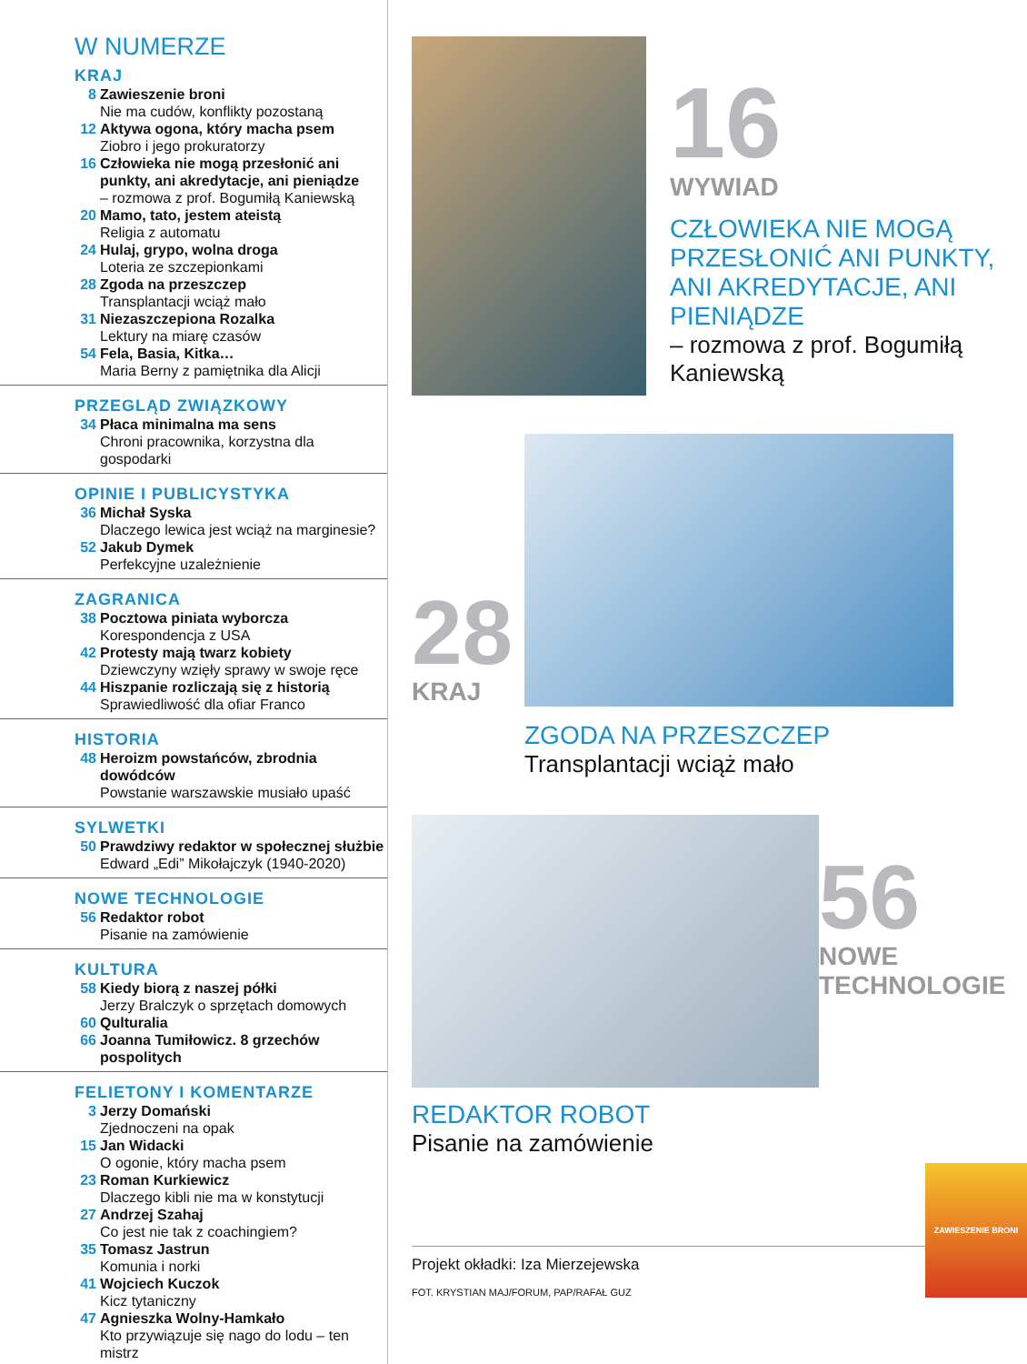W NUMERZE
KRAJ
8 Zawieszenie broni
Nie ma cudów, konflikty pozostaną
12 Aktywa ogona, który macha psem
Ziobro i jego prokuratorzy
16 Człowieka nie mogą przesłonić ani punkty, ani akredytacje, ani pieniądze
– rozmowa z prof. Bogumiłą Kaniewską
20 Mamo, tato, jestem ateistą
Religia z automatu
24 Hulaj, grypo, wolna droga
Loteria ze szczepionkami
28 Zgoda na przeszczep
Transplantacji wciąż mało
31 Niezaszczepiona Rozalka
Lektury na miarę czasów
54 Fela, Basia, Kitka…
Maria Berny z pamiętnika dla Alicji
PRZEGLĄD ZWIĄZKOWY
34 Płaca minimalna ma sens
Chroni pracownika, korzystna dla gospodarki
OPINIE I PUBLICYSTYKA
36 Michał Syska
Dlaczego lewica jest wciąż na marginesie?
52 Jakub Dymek
Perfekcyjne uzależnienie
ZAGRANICA
38 Pocztowa piniata wyborcza
Korespondencja z USA
42 Protesty mają twarz kobiety
Dziewczyny wzięły sprawy w swoje ręce
44 Hiszpanie rozliczają się z historią
Sprawiedliwość dla ofiar Franco
HISTORIA
48 Heroizm powstańców, zbrodnia dowódców
Powstanie warszawskie musiało upaść
SYLWETKI
50 Prawdziwy redaktor w społecznej służbie
Edward „Edi” Mikołajczyk (1940-2020)
NOWE TECHNOLOGIE
56 Redaktor robot
Pisanie na zamówienie
KULTURA
58 Kiedy biorą z naszej półki
Jerzy Bralczyk o sprzętach domowych
60 Qulturalia
66 Joanna Tumiłowicz. 8 grzechów pospolitych
FELIETONY I KOMENTARZE
3 Jerzy Domański
Zjednoczeni na opak
15 Jan Widacki
O ogonie, który macha psem
23 Roman Kurkiewicz
Dlaczego kibli nie ma w konstytucji
27 Andrzej Szahaj
Co jest nie tak z coachingiem?
35 Tomasz Jastrun
Komunia i norki
41 Wojciech Kuczok
Kicz tytaniczny
47 Agnieszka Wolny-Hamkało
Kto przywiązuje się nago do lodu – ten mistrz
16
WYWIAD
CZŁOWIEKA NIE MOGĄ PRZESŁONIĆ ANI PUNKTY, ANI AKREDYTACJE, ANI PIENIĄDZE
– rozmowa z prof. Bogumiłą Kaniewską
28
KRAJ
ZGODA NA PRZESZCZEP
Transplantacji wciąż mało
56
NOWE TECHNOLOGIE
REDAKTOR ROBOT
Pisanie na zamówienie
Projekt okładki: Iza Mierzejewska
FOT. KRYSTIAN MAJ/FORUM, PAP/RAFAŁ GUZ
ZAWIESZENIE BRONI